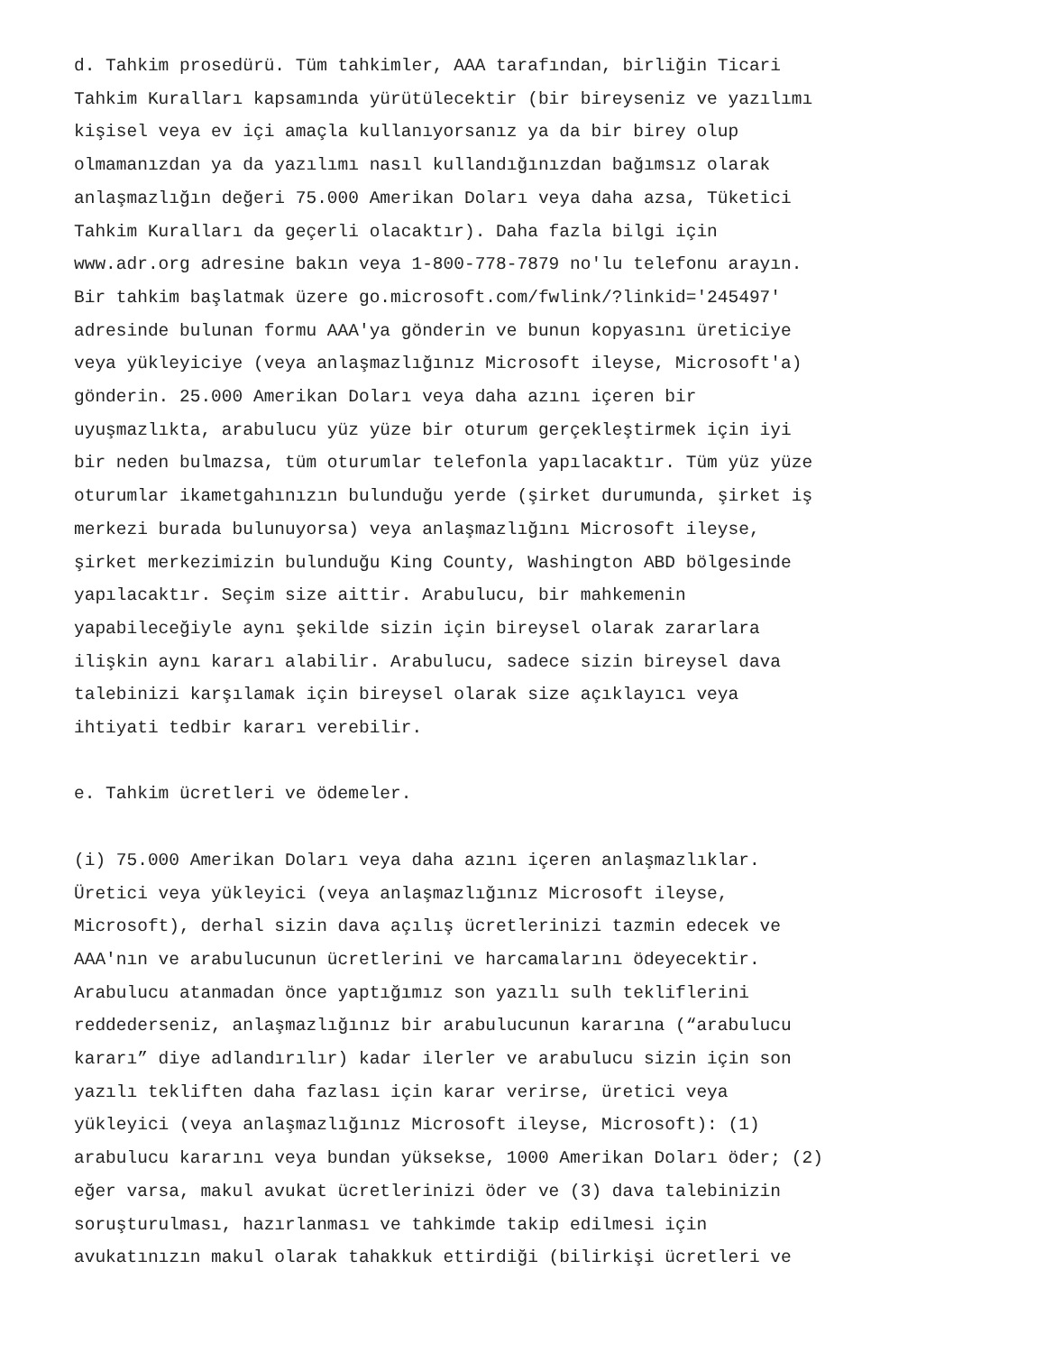d. Tahkim prosedürü. Tüm tahkimler, AAA tarafından, birliğin Ticari Tahkim Kuralları kapsamında yürütülecektir (bir bireyseniz ve yazılımı kişisel veya ev içi amaçla kullanıyorsanız ya da bir birey olup olmamanızdan ya da yazılımı nasıl kullandığınızdan bağımsız olarak anlaşmazlığın değeri 75.000 Amerikan Doları veya daha azsa, Tüketici Tahkim Kuralları da geçerli olacaktır). Daha fazla bilgi için www.adr.org adresine bakın veya 1-800-778-7879 no'lu telefonu arayın. Bir tahkim başlatmak üzere go.microsoft.com/fwlink/?linkid='245497' adresinde bulunan formu AAA'ya gönderin ve bunun kopyasını üreticiye veya yükleyiciye (veya anlaşmazlığınız Microsoft ileyse, Microsoft'a) gönderin. 25.000 Amerikan Doları veya daha azını içeren bir uyuşmazlıkta, arabulucu yüz yüze bir oturum gerçekleştirmek için iyi bir neden bulmazsa, tüm oturumlar telefonla yapılacaktır. Tüm yüz yüze oturumlar ikametgahınızın bulunduğu yerde (şirket durumunda, şirket iş merkezi burada bulunuyorsa) veya anlaşmazlığını Microsoft ileyse, şirket merkezimizin bulunduğu King County, Washington ABD bölgesinde yapılacaktır. Seçim size aittir. Arabulucu, bir mahkemenin yapabileceğiyle aynı şekilde sizin için bireysel olarak zararlara ilişkin aynı kararı alabilir. Arabulucu, sadece sizin bireysel dava talebinizi karşılamak için bireysel olarak size açıklayıcı veya ihtiyati tedbir kararı verebilir.
e. Tahkim ücretleri ve ödemeler.
(i) 75.000 Amerikan Doları veya daha azını içeren anlaşmazlıklar. Üretici veya yükleyici (veya anlaşmazlığınız Microsoft ileyse, Microsoft), derhal sizin dava açılış ücretlerinizi tazmin edecek ve AAA'nın ve arabulucunun ücretlerini ve harcamalarını ödeyecektir. Arabulucu atanmadan önce yaptığımız son yazılı sulh tekliflerini reddederseniz, anlaşmazlığınız bir arabulucunun kararına (“arabulucu kararı” diye adlandırılır) kadar ilerler ve arabulucu sizin için son yazılı tekliften daha fazlası için karar verirse, üretici veya yükleyici (veya anlaşmazlığınız Microsoft ileyse, Microsoft): (1) arabulucu kararını veya bundan yüksekse, 1000 Amerikan Doları öder; (2) eğer varsa, makul avukat ücretlerinizi öder ve (3) dava talebinizin soruşturulması, hazırlanması ve tahkimde takip edilmesi için avukatınızın makul olarak tahakkuk ettirdiği (bilirkişi ücretleri ve